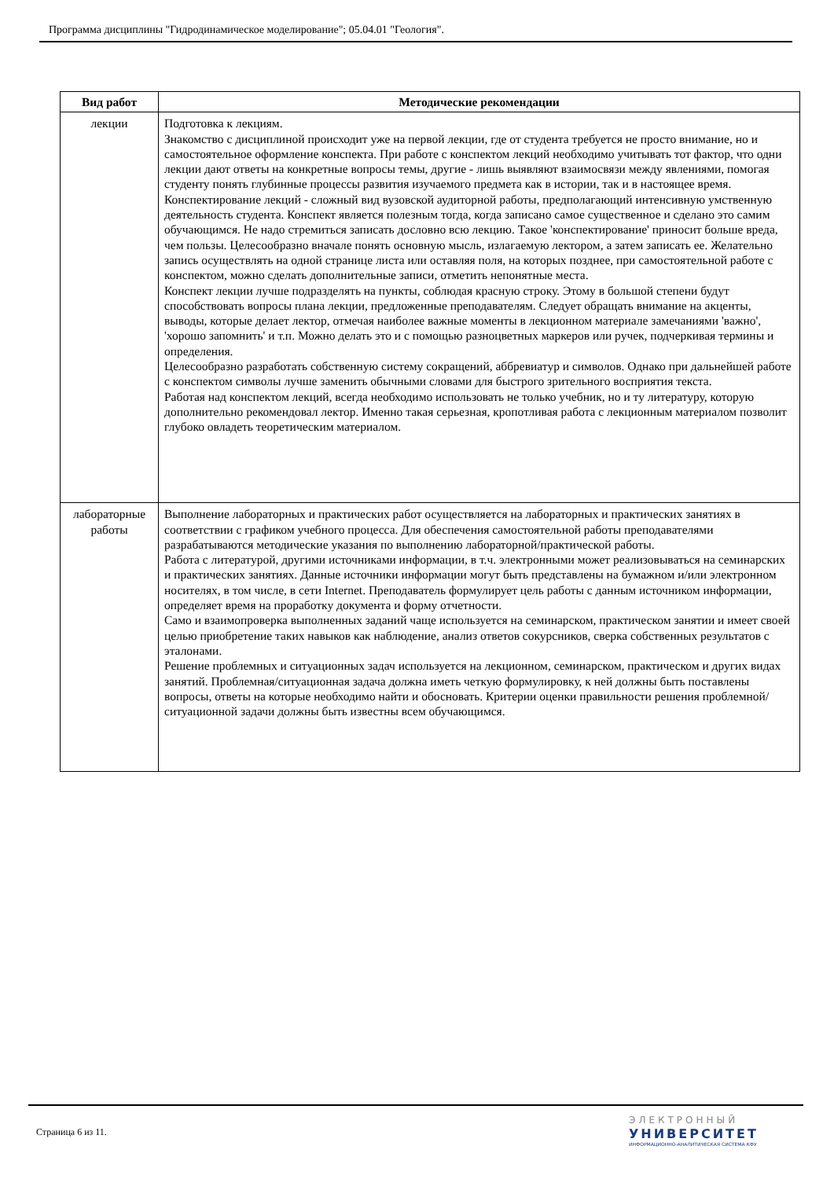Программа дисциплины "Гидродинамическое моделирование"; 05.04.01 "Геология".
| Вид работ | Методические рекомендации |
| --- | --- |
| лекции | Подготовка к лекциям. Знакомство с дисциплиной происходит уже на первой лекции, где от студента требуется не просто внимание, но и самостоятельное оформление конспекта. При работе с конспектом лекций необходимо учитывать тот фактор, что одни лекции дают ответы на конкретные вопросы темы, другие - лишь выявляют взаимосвязи между явлениями, помогая студенту понять глубинные процессы развития изучаемого предмета как в истории, так и в настоящее время. Конспектирование лекций - сложный вид вузовской аудиторной работы, предполагающий интенсивную умственную деятельность студента. Конспект является полезным тогда, когда записано самое существенное и сделано это самим обучающимся. Не надо стремиться записать дословно всю лекцию. Такое 'конспектирование' приносит больше вреда, чем пользы. Целесообразно вначале понять основную мысль, излагаемую лектором, а затем записать ее. Желательно запись осуществлять на одной странице листа или оставляя поля, на которых позднее, при самостоятельной работе с конспектом, можно сделать дополнительные записи, отметить непонятные места. Конспект лекции лучше подразделять на пункты, соблюдая красную строку. Этому в большой степени будут способствовать вопросы плана лекции, предложенные преподавателям. Следует обращать внимание на акценты, выводы, которые делает лектор, отмечая наиболее важные моменты в лекционном материале замечаниями 'важно', 'хорошо запомнить' и т.п. Можно делать это и с помощью разноцветных маркеров или ручек, подчеркивая термины и определения. Целесообразно разработать собственную систему сокращений, аббревиатур и символов. Однако при дальнейшей работе с конспектом символы лучше заменить обычными словами для быстрого зрительного восприятия текста. Работая над конспектом лекций, всегда необходимо использовать не только учебник, но и ту литературу, которую дополнительно рекомендовал лектор. Именно такая серьезная, кропотливая работа с лекционным материалом позволит глубоко овладеть теоретическим материалом. |
| лабораторные работы | Выполнение лабораторных и практических работ осуществляется на лабораторных и практических занятиях в соответствии с графиком учебного процесса. Для обеспечения самостоятельной работы преподавателями разрабатываются методические указания по выполнению лабораторной/практической работы. Работа с литературой, другими источниками информации, в т.ч. электронными может реализовываться на семинарских и практических занятиях. Данные источники информации могут быть представлены на бумажном и/или электронном носителях, в том числе, в сети Internet. Преподаватель формулирует цель работы с данным источником информации, определяет время на проработку документа и форму отчетности. Само и взаимопроверка выполненных заданий чаще используется на семинарском, практическом занятии и имеет своей целью приобретение таких навыков как наблюдение, анализ ответов сокурсников, сверка собственных результатов с эталонами. Решение проблемных и ситуационных задач используется на лекционном, семинарском, практическом и других видах занятий. Проблемная/ситуационная задача должна иметь четкую формулировку, к ней должны быть поставлены вопросы, ответы на которые необходимо найти и обосновать. Критерии оценки правильности решения проблемной/ситуационной задачи должны быть известны всем обучающимся. |
Страница 6 из 11.
ЭЛЕКТРОННЫЙ
УНИВЕРСИТЕТ
ИНФОРМАЦИОННО-АНАЛИТИЧЕСКАЯ СИСТЕМА КФУ